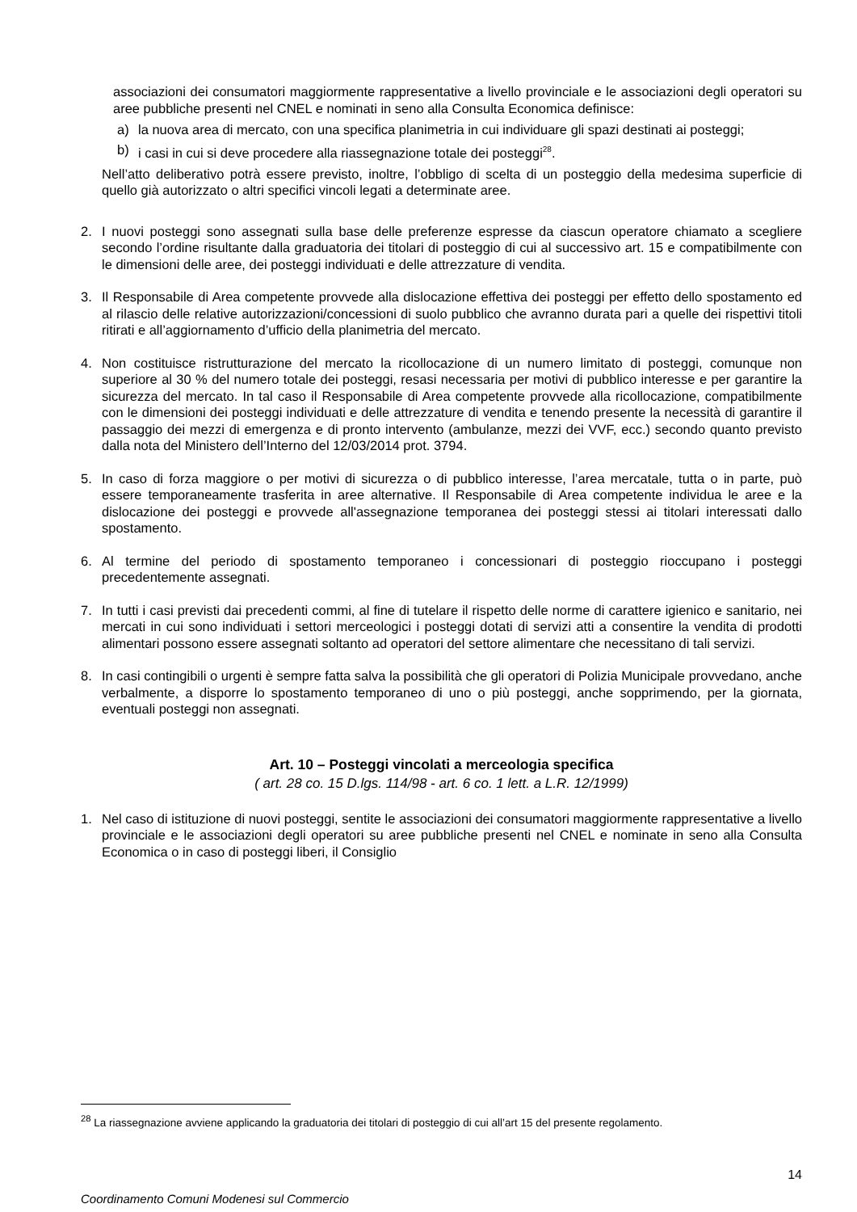associazioni dei consumatori maggiormente rappresentative a livello provinciale e le associazioni degli operatori su aree pubbliche presenti nel CNEL e nominati in seno alla Consulta Economica definisce:
a) la nuova area di mercato, con una specifica planimetria in cui individuare gli spazi destinati ai posteggi;
b) i casi in cui si deve procedere alla riassegnazione totale dei posteggi<sup>28</sup>.
Nell’atto deliberativo potrà essere previsto, inoltre, l’obbligo di scelta di un posteggio della medesima superficie di quello già autorizzato o altri specifici vincoli legati a determinate aree.
2. I nuovi posteggi sono assegnati sulla base delle preferenze espresse da ciascun operatore chiamato a scegliere secondo l’ordine risultante dalla graduatoria dei titolari di posteggio di cui al successivo art. 15 e compatibilmente con le dimensioni delle aree, dei posteggi individuati e delle attrezzature di vendita.
3. Il Responsabile di Area competente provvede alla dislocazione effettiva dei posteggi per effetto dello spostamento ed al rilascio delle relative autorizzazioni/concessioni di suolo pubblico che avranno durata pari a quelle dei rispettivi titoli ritirati e all’aggiornamento d’ufficio della planimetria del mercato.
4. Non costituisce ristrutturazione del mercato la ricollocazione di un numero limitato di posteggi, comunque non superiore al 30 % del numero totale dei posteggi, resasi necessaria per motivi di pubblico interesse e per garantire la sicurezza del mercato. In tal caso il Responsabile di Area competente provvede alla ricollocazione, compatibilmente con le dimensioni dei posteggi individuati e delle attrezzature di vendita e tenendo presente la necessità di garantire il passaggio dei mezzi di emergenza e di pronto intervento (ambulanze, mezzi dei VVF, ecc.) secondo quanto previsto dalla nota del Ministero dell’Interno del 12/03/2014 prot. 3794.
5. In caso di forza maggiore o per motivi di sicurezza o di pubblico interesse, l’area mercatale, tutta o in parte, può essere temporaneamente trasferita in aree alternative. Il Responsabile di Area competente individua le aree e la dislocazione dei posteggi e provvede all'assegnazione temporanea dei posteggi stessi ai titolari interessati dallo spostamento.
6. Al termine del periodo di spostamento temporaneo i concessionari di posteggio rioccupano i posteggi precedentemente assegnati.
7. In tutti i casi previsti dai precedenti commi, al fine di tutelare il rispetto delle norme di carattere igienico e sanitario, nei mercati in cui sono individuati i settori merceologici i posteggi dotati di servizi atti a consentire la vendita di prodotti alimentari possono essere assegnati soltanto ad operatori del settore alimentare che necessitano di tali servizi.
8. In casi contingibili o urgenti è sempre fatta salva la possibilità che gli operatori di Polizia Municipale provvedano, anche verbalmente, a disporre lo spostamento temporaneo di uno o più posteggi, anche sopprimendo, per la giornata, eventuali posteggi non assegnati.
Art. 10 – Posteggi vincolati a merceologia specifica
( art. 28 co. 15 D.lgs. 114/98 - art. 6 co. 1 lett. a L.R. 12/1999)
1. Nel caso di istituzione di nuovi posteggi, sentite le associazioni dei consumatori maggiormente rappresentative a livello provinciale e le associazioni degli operatori su aree pubbliche presenti nel CNEL e nominate in seno alla Consulta Economica o in caso di posteggi liberi, il Consiglio
<sup>28</sup> La riassegnazione avviene applicando la graduatoria dei titolari di posteggio di cui all’art 15 del presente regolamento.
14
Coordinamento Comuni Modenesi sul Commercio